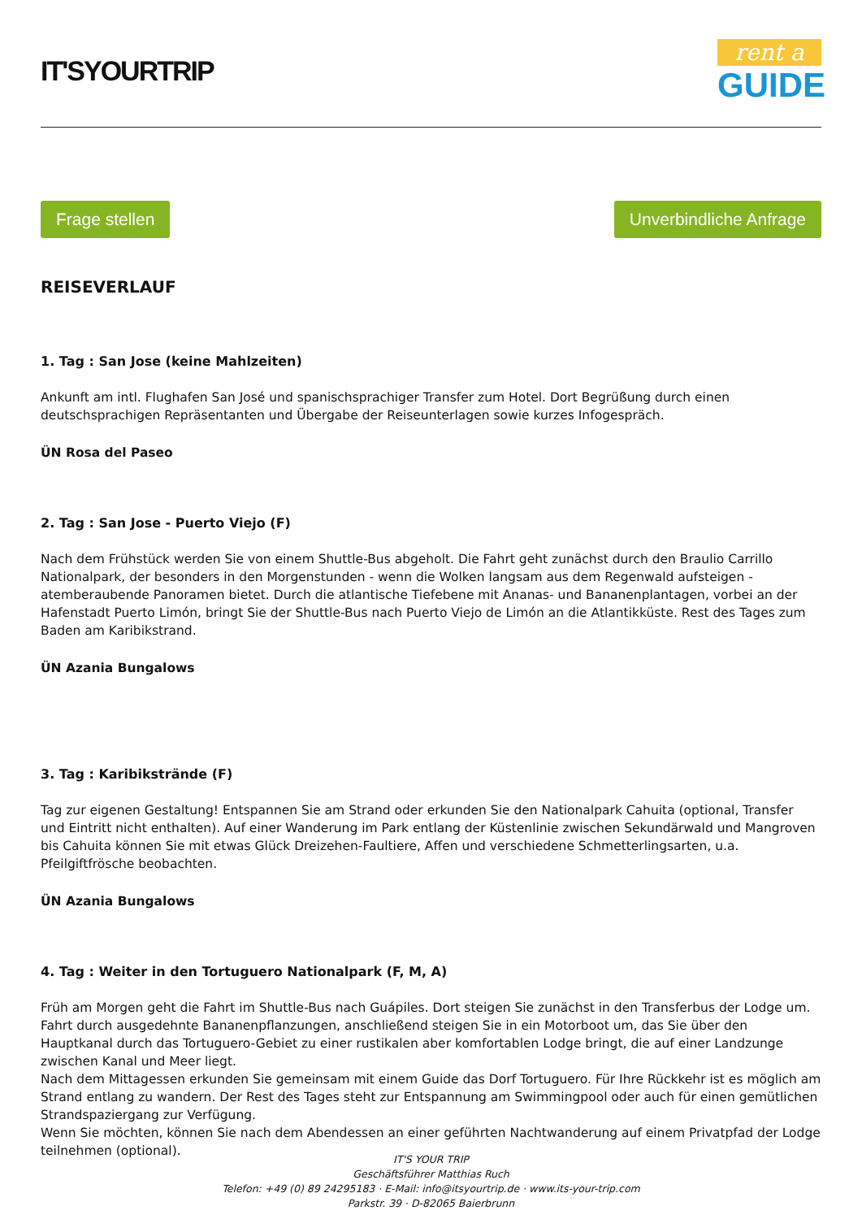IT'SYOURTRIP
rent a
GUIDE
Frage stellen Unverbindliche Anfrage
REISEVERLAUF
1. Tag : San Jose (keine Mahlzeiten)
Ankunft am intl. Flughafen San José und spanischsprachiger Transfer zum Hotel. Dort Begrüßung durch einen deutschsprachigen Repräsentanten und Übergabe der Reiseunterlagen sowie kurzes Infogespräch.
ÜN Rosa del Paseo
2. Tag : San Jose - Puerto Viejo (F)
Nach dem Frühstück werden Sie von einem Shuttle-Bus abgeholt. Die Fahrt geht zunächst durch den Braulio Carrillo Nationalpark, der besonders in den Morgenstunden - wenn die Wolken langsam aus dem Regenwald aufsteigen - atemberaubende Panoramen bietet. Durch die atlantische Tiefebene mit Ananas- und Bananenplantagen, vorbei an der Hafenstadt Puerto Limón, bringt Sie der Shuttle-Bus nach Puerto Viejo de Limón an die Atlantikküste. Rest des Tages zum Baden am Karibikstrand.
ÜN Azania Bungalows
3. Tag : Karibikstrände (F)
Tag zur eigenen Gestaltung! Entspannen Sie am Strand oder erkunden Sie den Nationalpark Cahuita (optional, Transfer und Eintritt nicht enthalten). Auf einer Wanderung im Park entlang der Küstenlinie zwischen Sekundärwald und Mangroven bis Cahuita können Sie mit etwas Glück Dreizehen-Faultiere, Affen und verschiedene Schmetterlingsarten, u.a. Pfeilgiftfrösche beobachten.
ÜN Azania Bungalows
4. Tag : Weiter in den Tortuguero Nationalpark (F, M, A)
Früh am Morgen geht die Fahrt im Shuttle-Bus nach Guápiles. Dort steigen Sie zunächst in den Transferbus der Lodge um. Fahrt durch ausgedehnte Bananenpflanzungen, anschließend steigen Sie in ein Motorboot um, das Sie über den Hauptkanal durch das Tortuguero-Gebiet zu einer rustikalen aber komfortablen Lodge bringt, die auf einer Landzunge zwischen Kanal und Meer liegt.
Nach dem Mittagessen erkunden Sie gemeinsam mit einem Guide das Dorf Tortuguero. Für Ihre Rückkehr ist es möglich am Strand entlang zu wandern. Der Rest des Tages steht zur Entspannung am Swimmingpool oder auch für einen gemütlichen Strandspaziergang zur Verfügung.
Wenn Sie möchten, können Sie nach dem Abendessen an einer geführten Nachtwanderung auf einem Privatpfad der Lodge teilnehmen (optional).
IT'S YOUR TRIP
Geschäftsführer Matthias Ruch
Telefon: +49 (0) 89 24295183 · E-Mail: info@itsyourtrip.de · www.its-your-trip.com
Parkstr. 39 · D-82065 Baierbrunn